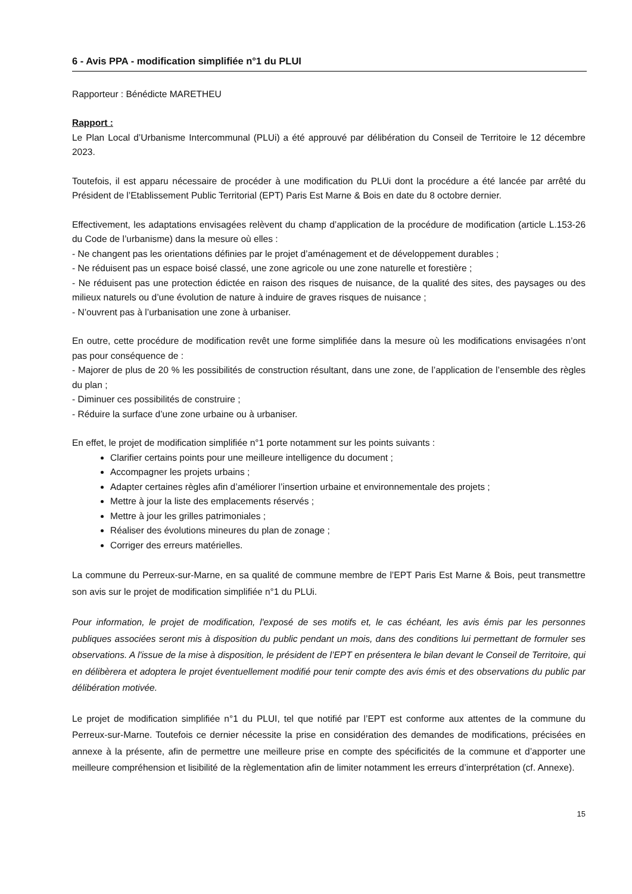6 - Avis PPA - modification simplifiée n°1 du PLUI
Rapporteur : Bénédicte MARETHEU
Rapport :
Le Plan Local d’Urbanisme Intercommunal (PLUi) a été approuvé par délibération du Conseil de Territoire le 12 décembre 2023.
Toutefois, il est apparu nécessaire de procéder à une modification du PLUi dont la procédure a été lancée par arrêté du Président de l’Etablissement Public Territorial (EPT) Paris Est Marne & Bois en date du 8 octobre dernier.
Effectivement, les adaptations envisagées relèvent du champ d’application de la procédure de modification (article L.153-26 du Code de l’urbanisme) dans la mesure où elles :
- Ne changent pas les orientations définies par le projet d’aménagement et de développement durables ;
- Ne réduisent pas un espace boisé classé, une zone agricole ou une zone naturelle et forestière ;
- Ne réduisent pas une protection édictée en raison des risques de nuisance, de la qualité des sites, des paysages ou des milieux naturels ou d’une évolution de nature à induire de graves risques de nuisance ;
- N’ouvrent pas à l’urbanisation une zone à urbaniser.
En outre, cette procédure de modification revêt une forme simplifiée dans la mesure où les modifications envisagées n’ont pas pour conséquence de :
- Majorer de plus de 20 % les possibilités de construction résultant, dans une zone, de l’application de l’ensemble des règles du plan ;
- Diminuer ces possibilités de construire ;
- Réduire la surface d’une zone urbaine ou à urbaniser.
En effet, le projet de modification simplifiée n°1 porte notamment sur les points suivants :
Clarifier certains points pour une meilleure intelligence du document ;
Accompagner les projets urbains ;
Adapter certaines règles afin d’améliorer l’insertion urbaine et environnementale des projets ;
Mettre à jour la liste des emplacements réservés ;
Mettre à jour les grilles patrimoniales ;
Réaliser des évolutions mineures du plan de zonage ;
Corriger des erreurs matérielles.
La commune du Perreux-sur-Marne, en sa qualité de commune membre de l’EPT Paris Est Marne & Bois, peut transmettre son avis sur le projet de modification simplifiée n°1 du PLUi.
Pour information, le projet de modification, l'exposé de ses motifs et, le cas échéant, les avis émis par les personnes publiques associées seront mis à disposition du public pendant un mois, dans des conditions lui permettant de formuler ses observations. A l'issue de la mise à disposition, le président de l’EPT en présentera le bilan devant le Conseil de Territoire, qui en délibèrera et adoptera le projet éventuellement modifié pour tenir compte des avis émis et des observations du public par délibération motivée.
Le projet de modification simplifiée n°1 du PLUI, tel que notifié par l’EPT est conforme aux attentes de la commune du Perreux-sur-Marne. Toutefois ce dernier nécessite la prise en considération des demandes de modifications, précisées en annexe à la présente, afin de permettre une meilleure prise en compte des spécificités de la commune et d’apporter une meilleure compréhension et lisibilité de la règlementation afin de limiter notamment les erreurs d’interprétation (cf. Annexe).
15